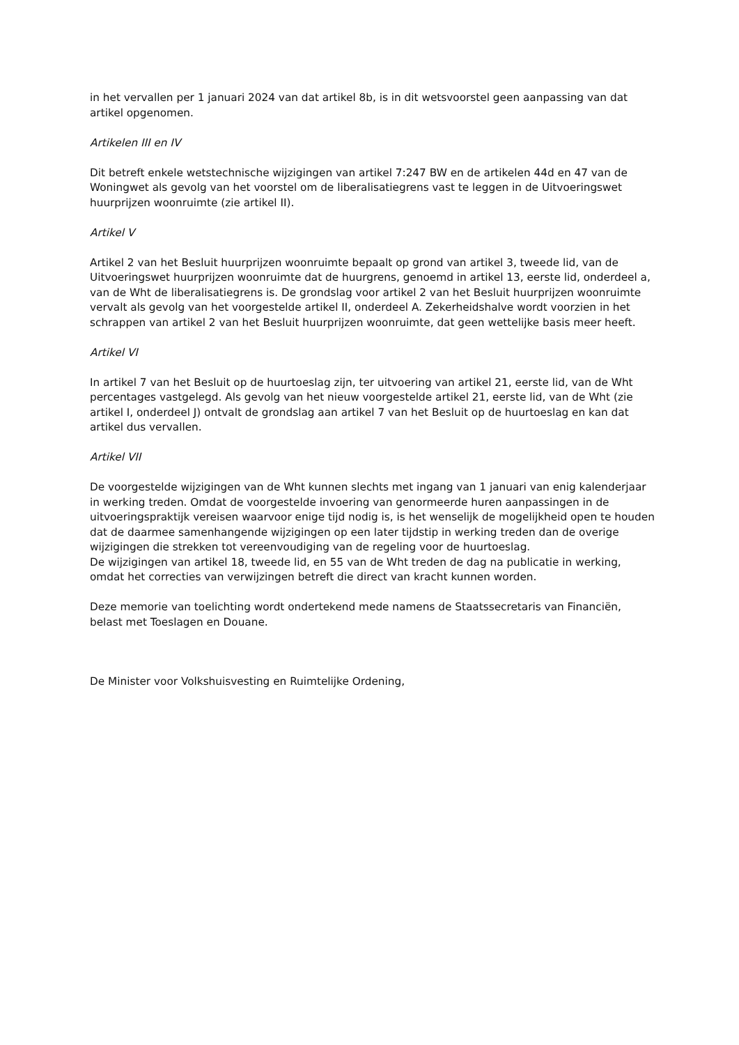in het vervallen per 1 januari 2024 van dat artikel 8b, is in dit wetsvoorstel geen aanpassing van dat artikel opgenomen.
Artikelen III en IV
Dit betreft enkele wetstechnische wijzigingen van artikel 7:247 BW en de artikelen 44d en 47 van de Woningwet als gevolg van het voorstel om de liberalisatiegrens vast te leggen in de Uitvoeringswet huurprijzen woonruimte (zie artikel II).
Artikel V
Artikel 2 van het Besluit huurprijzen woonruimte bepaalt op grond van artikel 3, tweede lid, van de Uitvoeringswet huurprijzen woonruimte dat de huurgrens, genoemd in artikel 13, eerste lid, onderdeel a, van de Wht de liberalisatiegrens is. De grondslag voor artikel 2 van het Besluit huurprijzen woonruimte vervalt als gevolg van het voorgestelde artikel II, onderdeel A. Zekerheidshalve wordt voorzien in het schrappen van artikel 2 van het Besluit huurprijzen woonruimte, dat geen wettelijke basis meer heeft.
Artikel VI
In artikel 7 van het Besluit op de huurtoeslag zijn, ter uitvoering van artikel 21, eerste lid, van de Wht percentages vastgelegd. Als gevolg van het nieuw voorgestelde artikel 21, eerste lid, van de Wht (zie artikel I, onderdeel J) ontvalt de grondslag aan artikel 7 van het Besluit op de huurtoeslag en kan dat artikel dus vervallen.
Artikel VII
De voorgestelde wijzigingen van de Wht kunnen slechts met ingang van 1 januari van enig kalenderjaar in werking treden. Omdat de voorgestelde invoering van genormeerde huren aanpassingen in de uitvoeringspraktijk vereisen waarvoor enige tijd nodig is, is het wenselijk de mogelijkheid open te houden dat de daarmee samenhangende wijzigingen op een later tijdstip in werking treden dan de overige wijzigingen die strekken tot vereenvoudiging van de regeling voor de huurtoeslag.
De wijzigingen van artikel 18, tweede lid, en 55 van de Wht treden de dag na publicatie in werking, omdat het correcties van verwijzingen betreft die direct van kracht kunnen worden.
Deze memorie van toelichting wordt ondertekend mede namens de Staatssecretaris van Financiën, belast met Toeslagen en Douane.
De Minister voor Volkshuisvesting en Ruimtelijke Ordening,